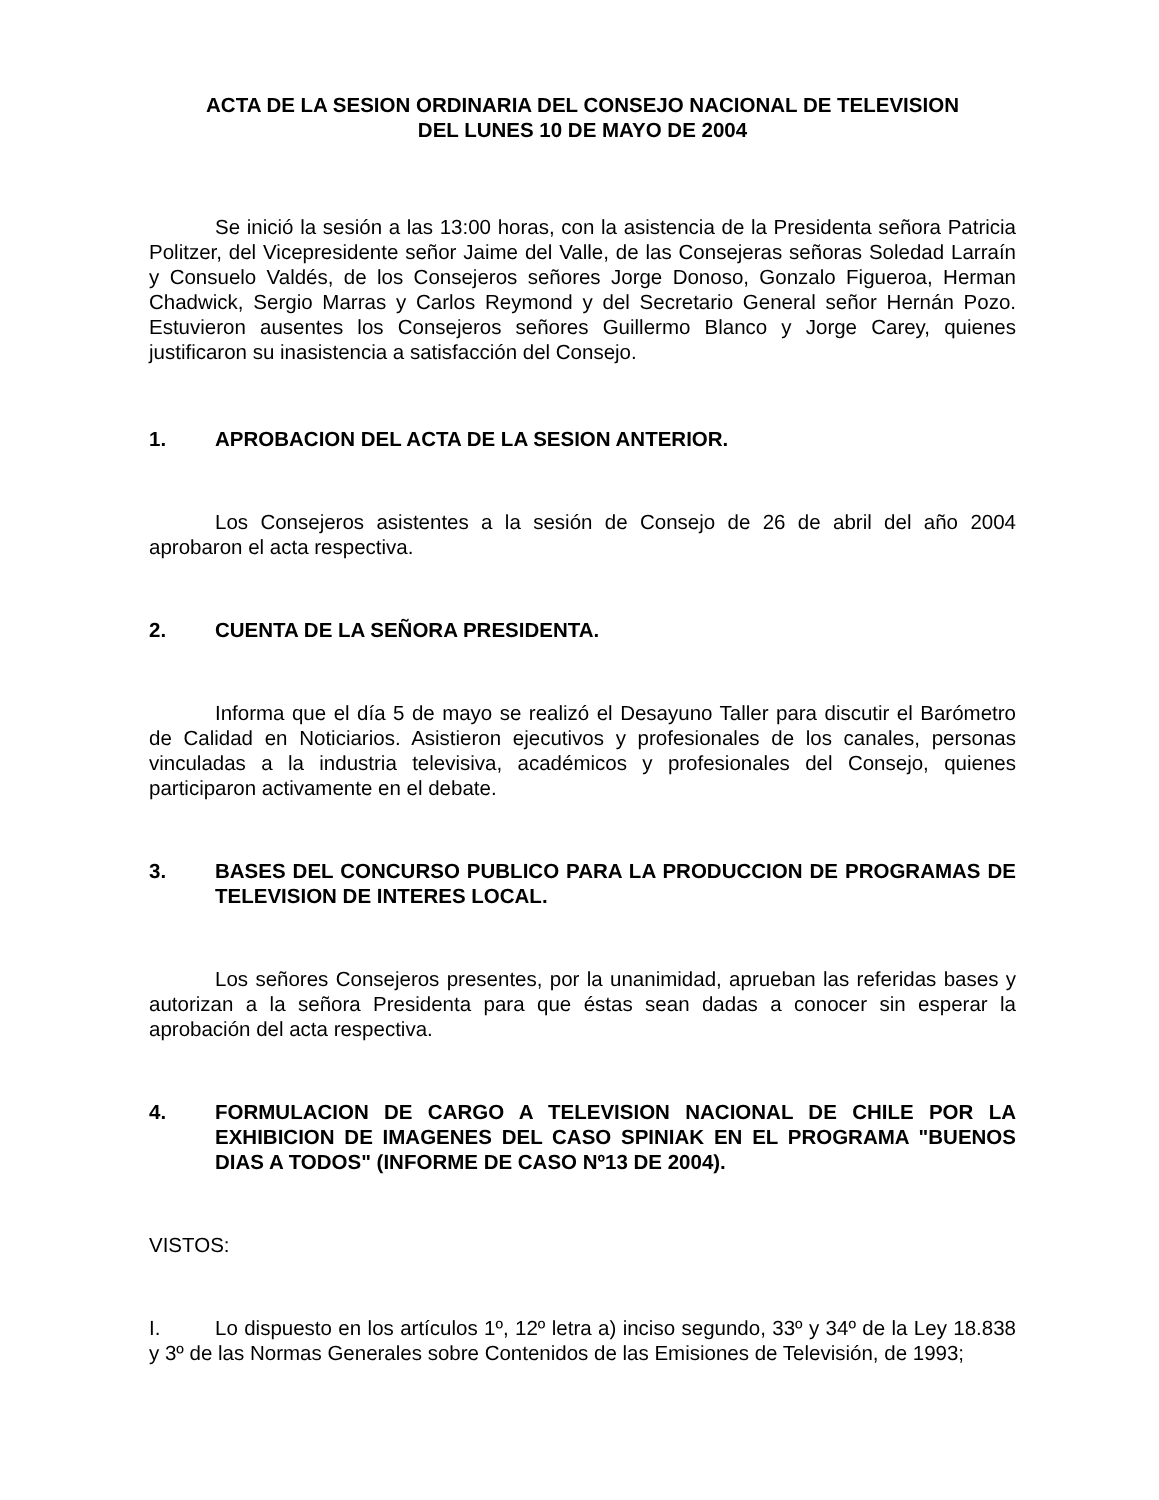ACTA DE LA SESION ORDINARIA DEL CONSEJO NACIONAL DE TELEVISION
DEL LUNES 10 DE MAYO DE 2004
Se inició la sesión a las 13:00 horas, con la asistencia de la Presidenta señora Patricia Politzer, del Vicepresidente señor Jaime del Valle, de las Consejeras señoras Soledad Larraín y Consuelo Valdés, de los Consejeros señores Jorge Donoso, Gonzalo Figueroa, Herman Chadwick, Sergio Marras y Carlos Reymond y del Secretario General señor Hernán Pozo. Estuvieron ausentes los Consejeros señores Guillermo Blanco y Jorge Carey, quienes justificaron su inasistencia a satisfacción del Consejo.
1. APROBACION DEL ACTA DE LA SESION ANTERIOR.
Los Consejeros asistentes a la sesión de Consejo de 26 de abril del año 2004 aprobaron el acta respectiva.
2. CUENTA DE LA SEÑORA PRESIDENTA.
Informa que el día 5 de mayo se realizó el Desayuno Taller para discutir el Barómetro de Calidad en Noticiarios. Asistieron ejecutivos y profesionales de los canales, personas vinculadas a la industria televisiva, académicos y profesionales del Consejo, quienes participaron activamente en el debate.
3. BASES DEL CONCURSO PUBLICO PARA LA PRODUCCION DE PROGRAMAS DE TELEVISION DE INTERES LOCAL.
Los señores Consejeros presentes, por la unanimidad, aprueban las referidas bases y autorizan a la señora Presidenta para que éstas sean dadas a conocer sin esperar la aprobación del acta respectiva.
4. FORMULACION DE CARGO A TELEVISION NACIONAL DE CHILE POR LA EXHIBICION DE IMAGENES DEL CASO SPINIAK EN EL PROGRAMA "BUENOS DIAS A TODOS" (INFORME DE CASO Nº13 DE 2004).
VISTOS:
I. Lo dispuesto en los artículos 1º, 12º letra a) inciso segundo, 33º y 34º de la Ley 18.838 y 3º de las Normas Generales sobre Contenidos de las Emisiones de Televisión, de 1993;